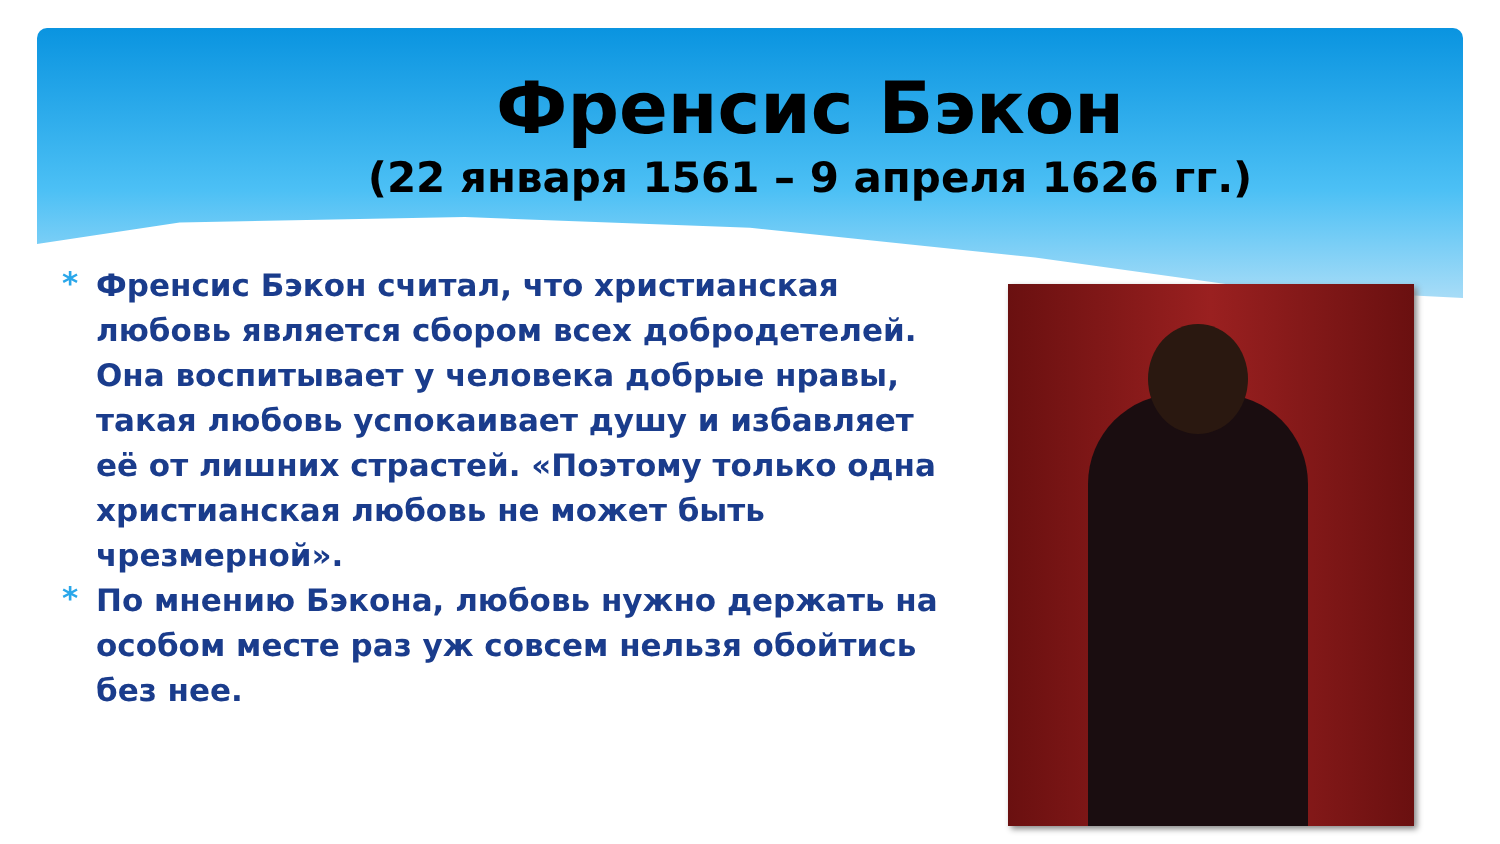Френсис Бэкон
(22 января 1561 – 9 апреля 1626 гг.)
* Френсис Бэкон считал, что христианская любовь является сбором всех добродетелей. Она воспитывает у человека добрые нравы, такая любовь успокаивает душу и избавляет её от лишних страстей. «Поэтому только одна христианская любовь не может быть чрезмерной».
* По мнению Бэкона, любовь нужно держать на особом месте раз уж совсем нельзя обойтись без нее.